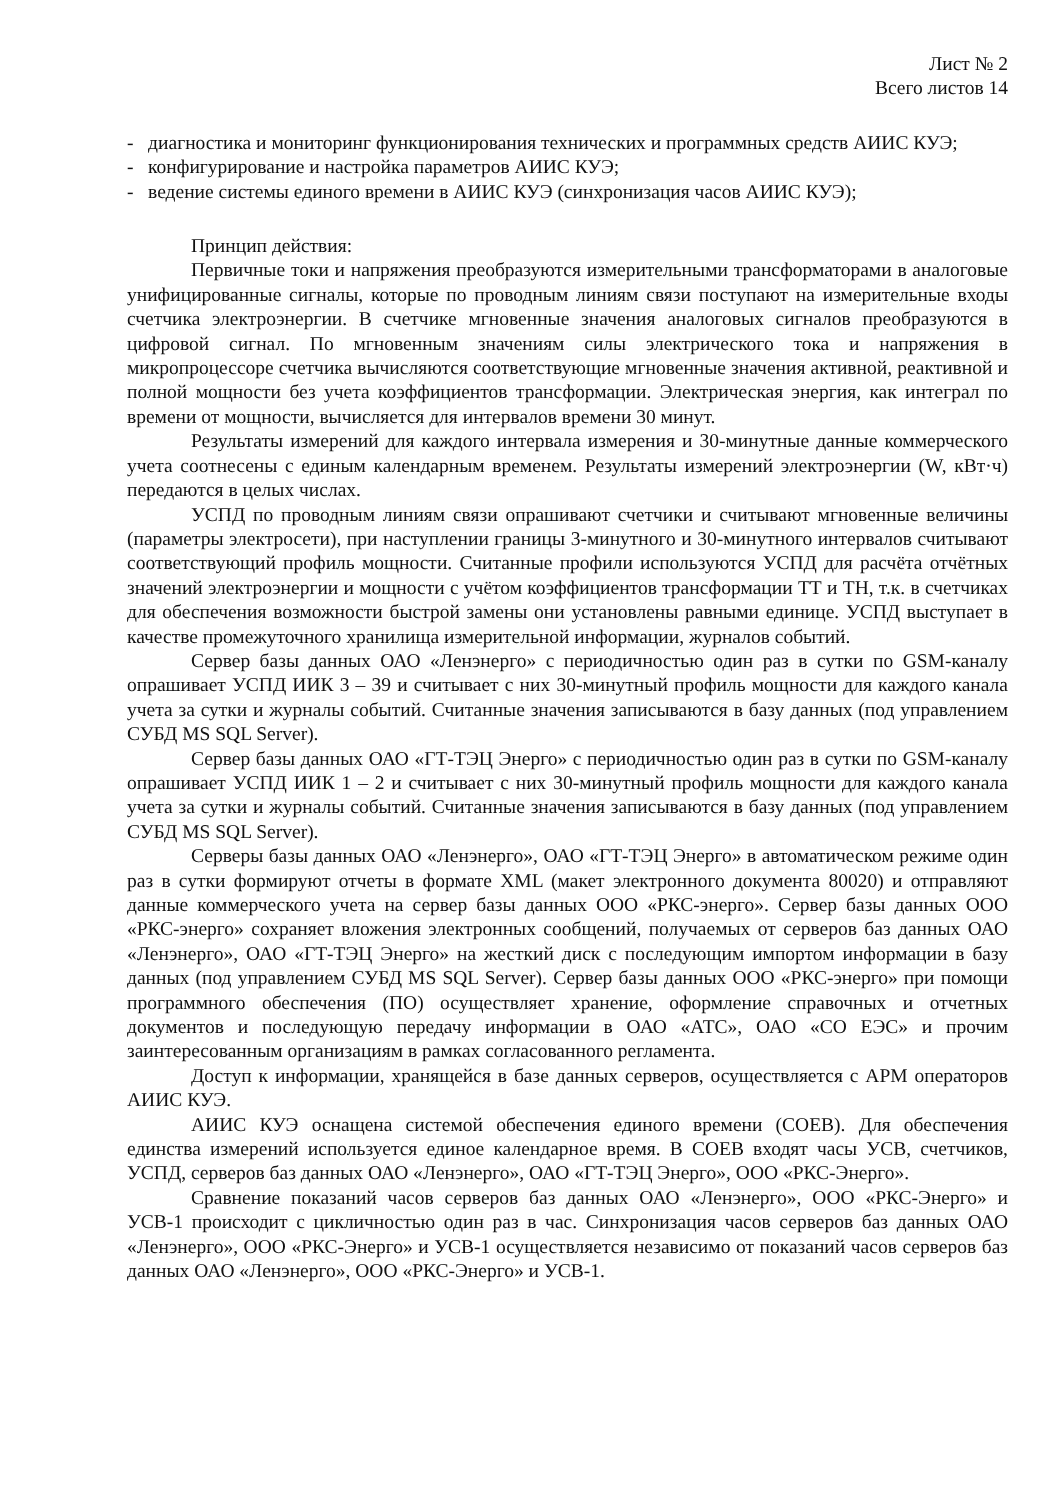Лист № 2
Всего листов 14
- диагностика и мониторинг функционирования технических и программных средств АИИС КУЭ;
- конфигурирование и настройка параметров АИИС КУЭ;
- ведение системы единого времени в АИИС КУЭ (синхронизация часов АИИС КУЭ);
Принцип действия:
Первичные токи и напряжения преобразуются измерительными трансформаторами в аналоговые унифицированные сигналы, которые по проводным линиям связи поступают на измерительные входы счетчика электроэнергии. В счетчике мгновенные значения аналоговых сигналов преобразуются в цифровой сигнал. По мгновенным значениям силы электрического тока и напряжения в микропроцессоре счетчика вычисляются соответствующие мгновенные значения активной, реактивной и полной мощности без учета коэффициентов трансформации. Электрическая энергия, как интеграл по времени от мощности, вычисляется для интервалов времени 30 минут.
Результаты измерений для каждого интервала измерения и 30-минутные данные коммерческого учета соотнесены с единым календарным временем. Результаты измерений электроэнергии (W, кВт·ч) передаются в целых числах.
УСПД по проводным линиям связи опрашивают счетчики и считывают мгновенные величины (параметры электросети), при наступлении границы 3-минутного и 30-минутного интервалов считывают соответствующий профиль мощности. Считанные профили используются УСПД для расчёта отчётных значений электроэнергии и мощности с учётом коэффициентов трансформации ТТ и ТН, т.к. в счетчиках для обеспечения возможности быстрой замены они установлены равными единице. УСПД выступает в качестве промежуточного хранилища измерительной информации, журналов событий.
Сервер базы данных ОАО «Ленэнерго» с периодичностью один раз в сутки по GSM-каналу опрашивает УСПД ИИК 3 – 39 и считывает с них 30-минутный профиль мощности для каждого канала учета за сутки и журналы событий. Считанные значения записываются в базу данных (под управлением СУБД MS SQL Server).
Сервер базы данных ОАО «ГТ-ТЭЦ Энерго» с периодичностью один раз в сутки по GSM-каналу опрашивает УСПД ИИК 1 – 2 и считывает с них 30-минутный профиль мощности для каждого канала учета за сутки и журналы событий. Считанные значения записываются в базу данных (под управлением СУБД MS SQL Server).
Серверы базы данных ОАО «Ленэнерго», ОАО «ГТ-ТЭЦ Энерго» в автоматическом режиме один раз в сутки формируют отчеты в формате XML (макет электронного документа 80020) и отправляют данные коммерческого учета на сервер базы данных ООО «РКС-энерго». Сервер базы данных ООО «РКС-энерго» сохраняет вложения электронных сообщений, получаемых от серверов баз данных ОАО «Ленэнерго», ОАО «ГТ-ТЭЦ Энерго» на жесткий диск с последующим импортом информации в базу данных (под управлением СУБД MS SQL Server). Сервер базы данных ООО «РКС-энерго» при помощи программного обеспечения (ПО) осуществляет хранение, оформление справочных и отчетных документов и последующую передачу информации в ОАО «АТС», ОАО «СО ЕЭС» и прочим заинтересованным организациям в рамках согласованного регламента.
Доступ к информации, хранящейся в базе данных серверов, осуществляется с АРМ операторов АИИС КУЭ.
АИИС КУЭ оснащена системой обеспечения единого времени (СОЕВ). Для обеспечения единства измерений используется единое календарное время. В СОЕВ входят часы УСВ, счетчиков, УСПД, серверов баз данных ОАО «Ленэнерго», ОАО «ГТ-ТЭЦ Энерго», ООО «РКС-Энерго».
Сравнение показаний часов серверов баз данных ОАО «Ленэнерго», ООО «РКС-Энерго» и УСВ-1 происходит с цикличностью один раз в час. Синхронизация часов серверов баз данных ОАО «Ленэнерго», ООО «РКС-Энерго» и УСВ-1 осуществляется независимо от показаний часов серверов баз данных ОАО «Ленэнерго», ООО «РКС-Энерго» и УСВ-1.